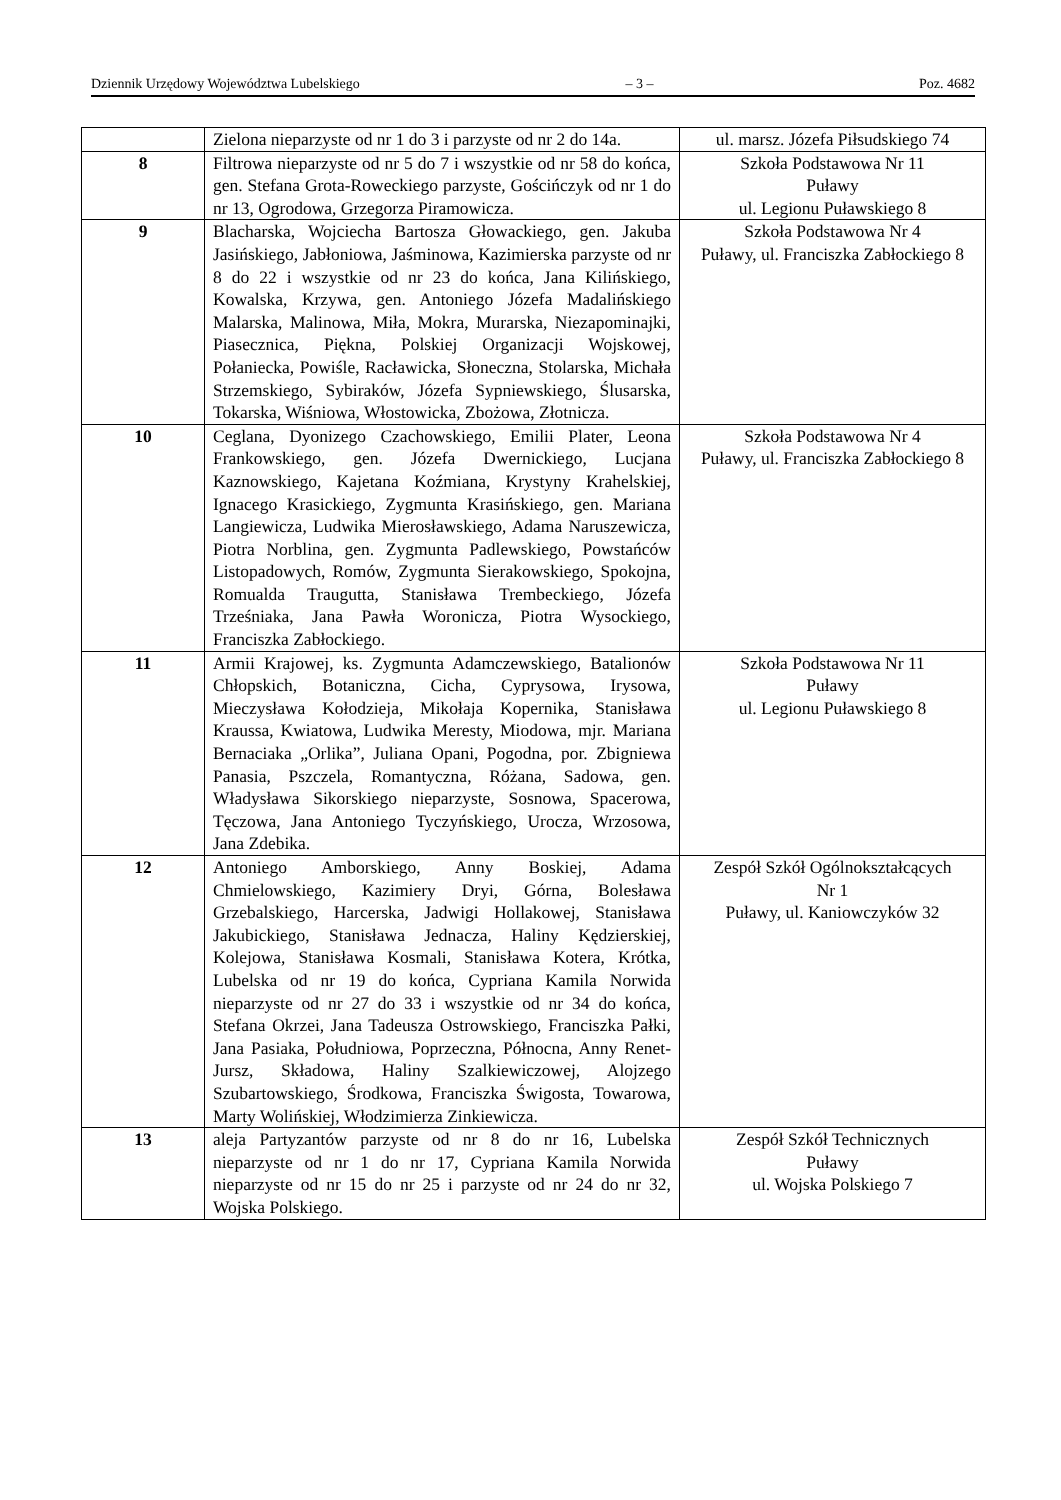Dziennik Urzędowy Województwa Lubelskiego – 3 – Poz. 4682
| | Zielona nieparzyste od nr 1 do 3 i parzyste od nr 2 do 14a. | ul. marsz. Józefa Piłsudskiego 74 |
| 8 | Filtrowa nieparzyste od nr 5 do 7 i wszystkie od nr 58 do końca, gen. Stefana Grota-Roweckiego parzyste, Gościńczyk od nr 1 do nr 13, Ogrodowa, Grzegorza Piramowicza. | Szkoła Podstawowa Nr 11 Puławy ul. Legionu Puławskiego 8 |
| 9 | Blacharska, Wojciecha Bartosza Głowackiego, gen. Jakuba Jasińskiego, Jabłoniowa, Jaśminowa, Kazimierska parzyste od nr 8 do 22 i wszystkie od nr 23 do końca, Jana Kilińskiego, Kowalska, Krzywa, gen. Antoniego Józefa Madalińskiego Malarska, Malinowa, Miła, Mokra, Murarska, Niezapominajki, Piasecznica, Piękna, Polskiej Organizacji Wojskowej, Połaniecka, Powiśle, Racławicka, Słoneczna, Stolarska, Michała Strzemskiego, Sybiraków, Józefa Sypniewskiego, Ślusarska, Tokarska, Wiśniowa, Włostowicka, Zbożowa, Złotnicza. | Szkoła Podstawowa Nr 4 Puławy, ul. Franciszka Zabłockiego 8 |
| 10 | Ceglana, Dyonizego Czachowskiego, Emilii Plater, Leona Frankowskiego, gen. Józefa Dwernickiego, Lucjana Kaznowskiego, Kajetana Koźmiana, Krystyny Krahelskiej, Ignacego Krasickiego, Zygmunta Krasińskiego, gen. Mariana Langiewicza, Ludwika Mierosławskiego, Adama Naruszewicza, Piotra Norblina, gen. Zygmunta Padlewskiego, Powstańców Listopadowych, Romów, Zygmunta Sierakowskiego, Spokojna, Romualda Traugutta, Stanisława Trembeckiego, Józefa Trześniaka, Jana Pawła Woronicza, Piotra Wysockiego, Franciszka Zabłockiego. | Szkoła Podstawowa Nr 4 Puławy, ul. Franciszka Zabłockiego 8 |
| 11 | Armii Krajowej, ks. Zygmunta Adamczewskiego, Batalionów Chłopskich, Botaniczna, Cicha, Cyprysowa, Irysowa, Mieczysława Kołodzieja, Mikołaja Kopernika, Stanisława Kraussa, Kwiatowa, Ludwika Meresty, Miodowa, mjr. Mariana Bernaciaka „Orlika”, Juliana Opani, Pogodna, por. Zbigniewa Panasia, Pszczela, Romantyczna, Różana, Sadowa, gen. Władysława Sikorskiego nieparzyste, Sosnowa, Spacerowa, Tęczowa, Jana Antoniego Tyczyńskiego, Urocza, Wrzosowa, Jana Zdebika. | Szkoła Podstawowa Nr 11 Puławy ul. Legionu Puławskiego 8 |
| 12 | Antoniego Amborskiego, Anny Boskiej, Adama Chmielowskiego, Kazimiery Dryi, Górna, Bolesława Grzebalskiego, Harcerska, Jadwigi Hollakowej, Stanisława Jakubickiego, Stanisława Jednacza, Haliny Kędzierskiej, Kolejowa, Stanisława Kosmali, Stanisława Kotera, Krótka, Lubelska od nr 19 do końca, Cypriana Kamila Norwida nieparzyste od nr 27 do 33 i wszystkie od nr 34 do końca, Stefana Okrzei, Jana Tadeusza Ostrowskiego, Franciszka Pałki, Jana Pasiaka, Południowa, Poprzeczna, Północna, Anny Renet-Jursz, Składowa, Haliny Szalkiewiczowej, Alojzego Szubartowskiego, Środkowa, Franciszka Świgosta, Towarowa, Marty Wolińskiej, Włodzimierza Zinkiewicza. | Zespół Szkół Ogólnokształcących Nr 1 Puławy, ul. Kaniowczyków 32 |
| 13 | aleja Partyzantów parzyste od nr 8 do nr 16, Lubelska nieparzyste od nr 1 do nr 17, Cypriana Kamila Norwida nieparzyste od nr 15 do nr 25 i parzyste od nr 24 do nr 32, Wojska Polskiego. | Zespół Szkół Technicznych Puławy ul. Wojska Polskiego 7 |